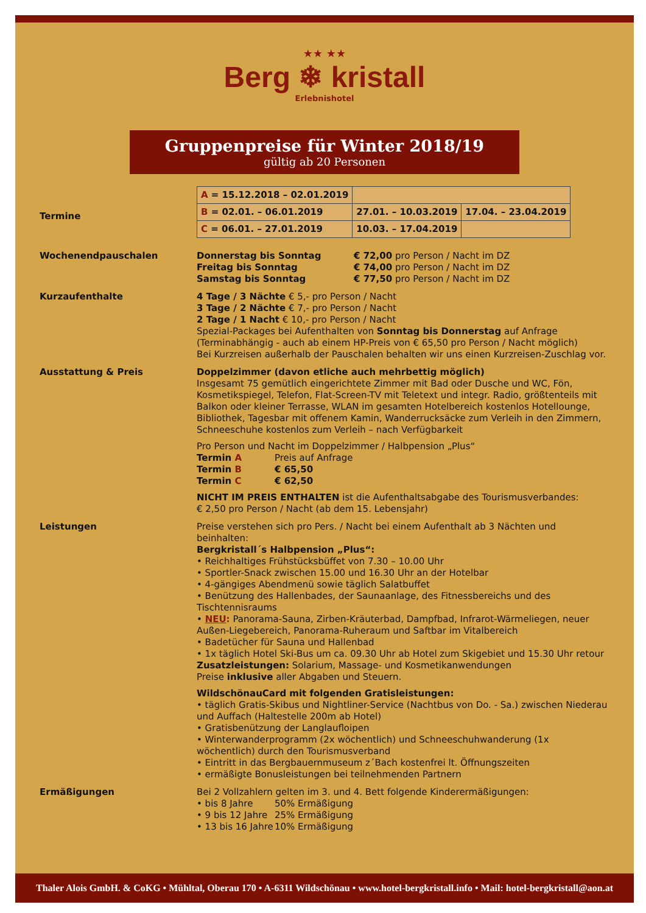★★ ★★
Berg ❄ kristall
Erlebnishotel
Gruppenpreise für Winter 2018/19
gültig ab 20 Personen
Termine
| A = 15.12.2018 – 02.01.2019 | | |
| B = 02.01. – 06.01.2019 | 27.01. – 10.03.2019 | 17.04. – 23.04.2019 |
| C = 06.01. – 27.01.2019 | 10.03. – 17.04.2019 | |
Wochenendpauschalen Donnerstag bis Sonntag € 72,00 pro Person / Nacht im DZ Freitag bis Sonntag € 74,00 pro Person / Nacht im DZ Samstag bis Sonntag € 77,50 pro Person / Nacht im DZ
Kurzaufenthalte 4 Tage / 3 Nächte € 5,- pro Person / Nacht
3 Tage / 2 Nächte € 7,- pro Person / Nacht
2 Tage / 1 Nacht € 10,- pro Person / Nacht
Spezial-Packages bei Aufenthalten von Sonntag bis Donnerstag auf Anfrage
(Terminabhängig - auch ab einem HP-Preis von € 65,50 pro Person / Nacht möglich)
Bei Kurzreisen außerhalb der Pauschalen behalten wir uns einen Kurzreisen-Zuschlag vor.
Ausstattung & Preis Doppelzimmer (davon etliche auch mehrbettig möglich)
Insgesamt 75 gemütlich eingerichtete Zimmer mit Bad oder Dusche und WC, Fön, Kosmetikspiegel, Telefon, Flat-Screen-TV mit Teletext und integr. Radio, größtenteils mit Balkon oder kleiner Terrasse, WLAN im gesamten Hotelbereich kostenlos Hotellounge, Bibliothek, Tagesbar mit offenem Kamin, Wanderrucksäcke zum Verleih in den Zimmern, Schneeschuhe kostenlos zum Verleih – nach Verfügbarkeit
Pro Person und Nacht im Doppelzimmer / Halbpension „Plus“
Termin A Preis auf Anfrage Termin B € 65,50 Termin C € 62,50
NICHT IM PREIS ENTHALTEN ist die Aufenthaltsabgabe des Tourismusverbandes:
€ 2,50 pro Person / Nacht (ab dem 15. Lebensjahr)
Leistungen Preise verstehen sich pro Pers. / Nacht bei einem Aufenthalt ab 3 Nächten und beinhalten:
Bergkristall´s Halbpension „Plus“:
• Reichhaltiges Frühstücksbüffet von 7.30 – 10.00 Uhr
• Sportler-Snack zwischen 15.00 und 16.30 Uhr an der Hotelbar
• 4-gängiges Abendmenü sowie täglich Salatbuffet
• Benützung des Hallenbades, der Saunaanlage, des Fitnessbereichs und des Tischtennisraums
• NEU: Panorama-Sauna, Zirben-Kräuterbad, Dampfbad, Infrarot-Wärmeliegen, neuer Außen-Liegebereich, Panorama-Ruheraum und Saftbar im Vitalbereich
• Badetücher für Sauna und Hallenbad
• 1x täglich Hotel Ski-Bus um ca. 09.30 Uhr ab Hotel zum Skigebiet und 15.30 Uhr retour
Zusatzleistungen: Solarium, Massage- und Kosmetikanwendungen
Preise inklusive aller Abgaben und Steuern.
WildschönauCard mit folgenden Gratisleistungen:
• täglich Gratis-Skibus und Nightliner-Service (Nachtbus von Do. - Sa.) zwischen Niederau und Auffach (Haltestelle 200m ab Hotel)
• Gratisbenützung der Langlaufloipen
• Winterwanderprogramm (2x wöchentlich) und Schneeschuhwanderung (1x wöchentlich) durch den Tourismusverband
• Eintritt in das Bergbauernmuseum z´Bach kostenfrei lt. Öffnungszeiten
• ermäßigte Bonusleistungen bei teilnehmenden Partnern
Ermäßigungen Bei 2 Vollzahlern gelten im 3. und 4. Bett folgende Kinderermäßigungen:
• bis 8 Jahre 50% Ermäßigung • 9 bis 12 Jahre 25% Ermäßigung • 13 bis 16 Jahre 10% Ermäßigung
Thaler Alois GmbH. & CoKG • Mühltal, Oberau 170 • A-6311 Wildschönau • www.hotel-bergkristall.info • Mail: hotel-bergkristall@aon.at